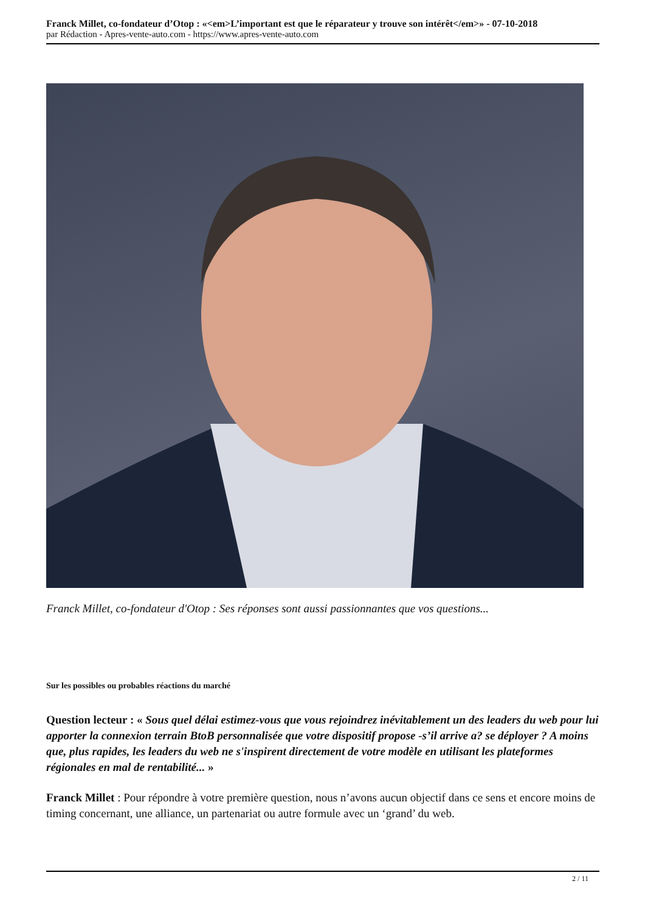Franck Millet, co-fondateur d’Otop : «<em>L’important est que le réparateur y trouve son intérêt</em>» - 07-10-2018
par Rédaction - Apres-vente-auto.com - https://www.apres-vente-auto.com
Franck Millet, co-fondateur d'Otop : Ses réponses sont aussi passionnantes que vos questions...
Sur les possibles ou probables réactions du marché
Question lecteur : « Sous quel délai estimez-vous que vous rejoindrez inévitablement un des leaders du web pour lui apporter la connexion terrain BtoB personnalisée que votre dispositif propose -s’il arrive a? se déployer ? A moins que, plus rapides, les leaders du web ne s'inspirent directement de votre modèle en utilisant les plateformes régionales en mal de rentabilité... »
Franck Millet : Pour répondre à votre première question, nous n’avons aucun objectif dans ce sens et encore moins de timing concernant, une alliance, un partenariat ou autre formule avec un ‘grand’ du web.
2 / 11